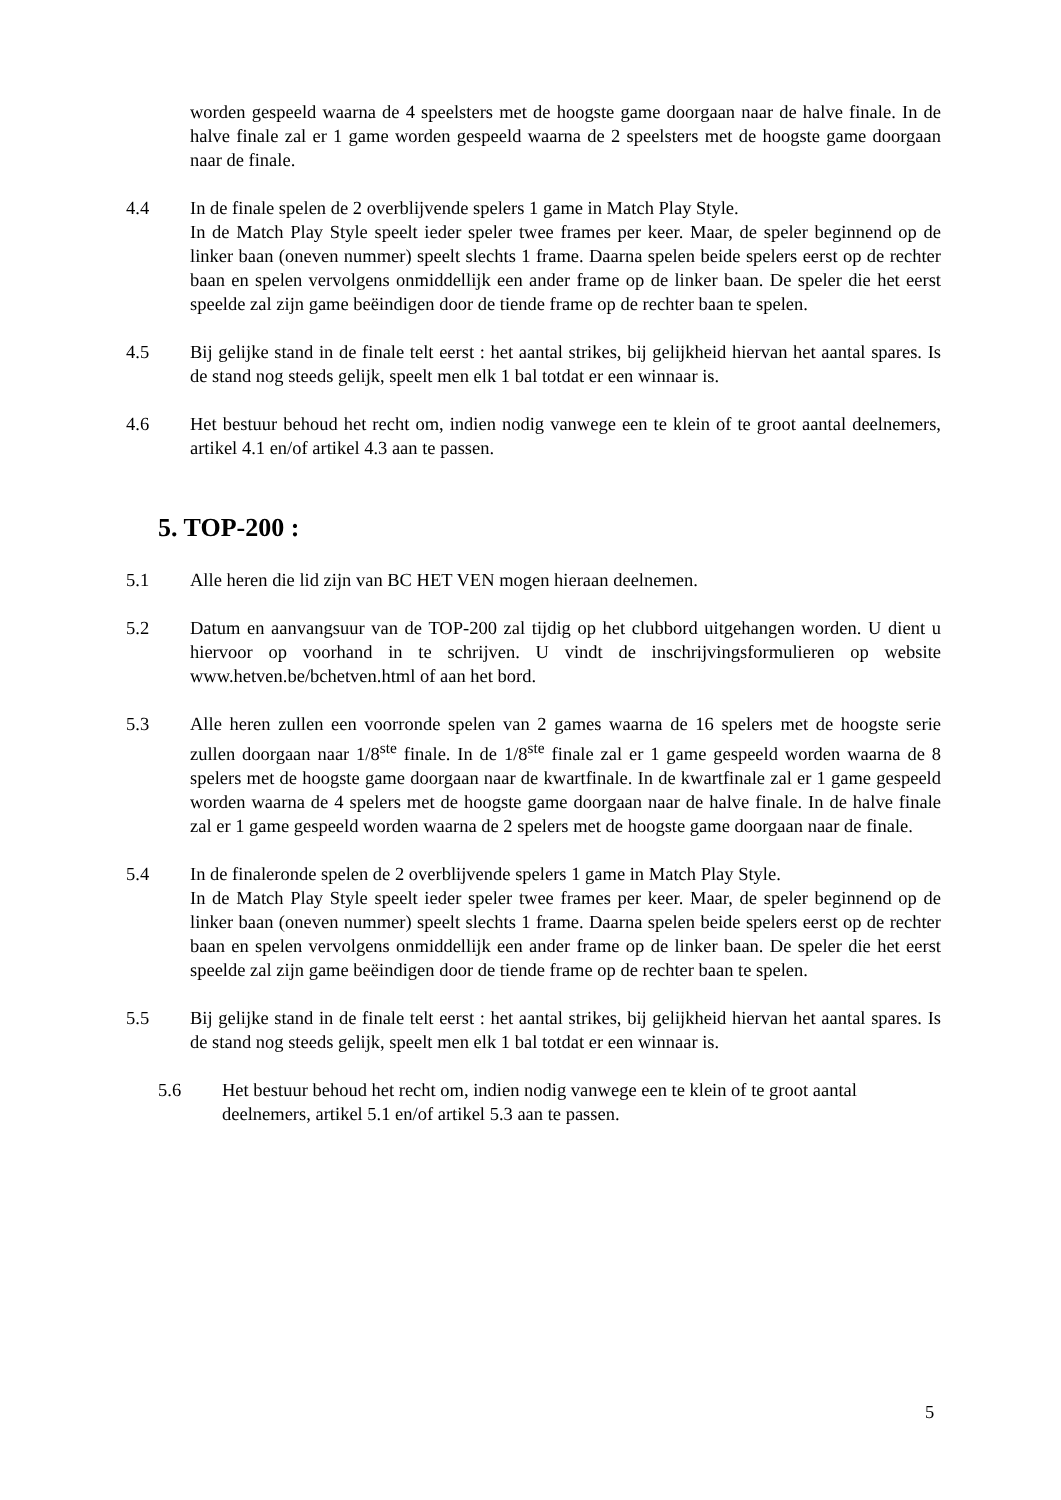worden gespeeld waarna de 4 speelsters met de hoogste game doorgaan naar de halve finale. In de halve finale zal er 1 game worden gespeeld waarna de 2 speelsters met de hoogste game doorgaan naar de finale.
4.4 In de finale spelen de 2 overblijvende spelers 1 game in Match Play Style.
In de Match Play Style speelt ieder speler twee frames per keer. Maar, de speler beginnend op de linker baan (oneven nummer) speelt slechts 1 frame. Daarna spelen beide spelers eerst op de rechter baan en spelen vervolgens onmiddellijk een ander frame op de linker baan. De speler die het eerst speelde zal zijn game beëindigen door de tiende frame op de rechter baan te spelen.
4.5 Bij gelijke stand in de finale telt eerst : het aantal strikes, bij gelijkheid hiervan het aantal spares. Is de stand nog steeds gelijk, speelt men elk 1 bal totdat er een winnaar is.
4.6 Het bestuur behoud het recht om, indien nodig vanwege een te klein of te groot aantal deelnemers, artikel 4.1 en/of artikel 4.3 aan te passen.
5. TOP-200 :
5.1 Alle heren die lid zijn van BC HET VEN mogen hieraan deelnemen.
5.2 Datum en aanvangsuur van de TOP-200 zal tijdig op het clubbord uitgehangen worden. U dient u hiervoor op voorhand in te schrijven. U vindt de inschrijvingsformulieren op website www.hetven.be/bchetven.html of aan het bord.
5.3 Alle heren zullen een voorronde spelen van 2 games waarna de 16 spelers met de hoogste serie zullen doorgaan naar 1/8<sup>ste</sup> finale. In de 1/8<sup>ste</sup> finale zal er 1 game gespeeld worden waarna de 8 spelers met de hoogste game doorgaan naar de kwartfinale. In de kwartfinale zal er 1 game gespeeld worden waarna de 4 spelers met de hoogste game doorgaan naar de halve finale. In de halve finale zal er 1 game gespeeld worden waarna de 2 spelers met de hoogste game doorgaan naar de finale.
5.4 In de finaleronde spelen de 2 overblijvende spelers 1 game in Match Play Style.
In de Match Play Style speelt ieder speler twee frames per keer. Maar, de speler beginnend op de linker baan (oneven nummer) speelt slechts 1 frame. Daarna spelen beide spelers eerst op de rechter baan en spelen vervolgens onmiddellijk een ander frame op de linker baan. De speler die het eerst speelde zal zijn game beëindigen door de tiende frame op de rechter baan te spelen.
5.5 Bij gelijke stand in de finale telt eerst : het aantal strikes, bij gelijkheid hiervan het aantal spares. Is de stand nog steeds gelijk, speelt men elk 1 bal totdat er een winnaar is.
5.6 Het bestuur behoud het recht om, indien nodig vanwege een te klein of te groot aantal deelnemers, artikel 5.1 en/of artikel 5.3 aan te passen.
5